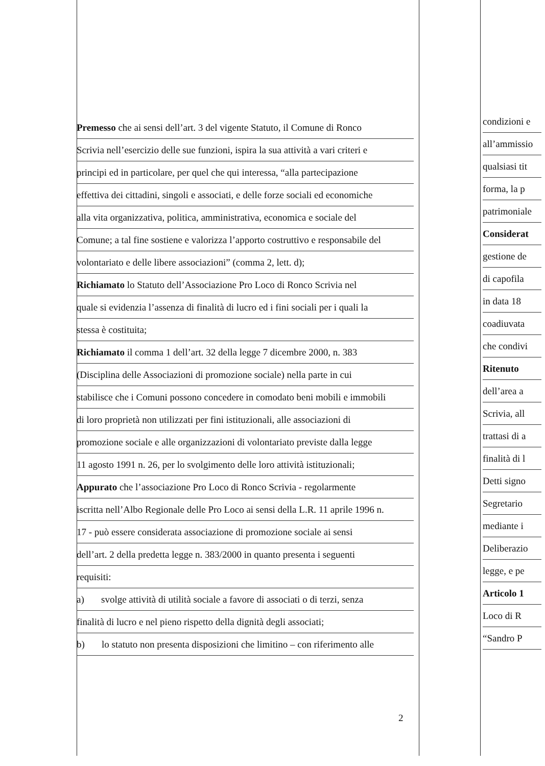Premesso che ai sensi dell’art. 3 del vigente Statuto, il Comune di Ronco
Scrivia nell’esercizio delle sue funzioni, ispira la sua attività a vari criteri e
principi ed in particolare, per quel che qui interessa, “alla partecipazione
effettiva dei cittadini, singoli e associati, e delle forze sociali ed economiche
alla vita organizzativa, politica, amministrativa, economica e sociale del
Comune; a tal fine sostiene e valorizza l’apporto costruttivo e responsabile del
volontariato e delle libere associazioni” (comma 2, lett. d);
Richiamato lo Statuto dell’Associazione Pro Loco di Ronco Scrivia nel
quale si evidenzia l’assenza di finalità di lucro ed i fini sociali per i quali la
stessa è costituita;
Richiamato il comma 1 dell’art. 32 della legge 7 dicembre 2000, n. 383
(Disciplina delle Associazioni di promozione sociale) nella parte in cui
stabilisce che i Comuni possono concedere in comodato beni mobili e immobili
di loro proprietà non utilizzati per fini istituzionali, alle associazioni di
promozione sociale e alle organizzazioni di volontariato previste dalla legge
11 agosto 1991 n. 26, per lo svolgimento delle loro attività istituzionali;
Appurato che l’associazione Pro Loco di Ronco Scrivia - regolarmente
iscritta nell’Albo Regionale delle Pro Loco ai sensi della L.R. 11 aprile 1996 n.
17 - può essere considerata associazione di promozione sociale ai sensi
dell’art. 2 della predetta legge n. 383/2000 in quanto presenta i seguenti
requisiti:
a) svolge attività di utilità sociale a favore di associati o di terzi, senza
finalità di lucro e nel pieno rispetto della dignità degli associati;
b) lo statuto non presenta disposizioni che limitino – con riferimento alle
condizioni e
all’ammissio
qualsiasi tit
forma, la p
patrimoniale
Considerat
gestione de
di capofila
in data 18
coadiuvata
che condivi
Ritenuto
dell’area a
Scrivia, all
trattasi di a
finalità di l
Detti signo
Segretario
mediante i
Deliberazio
legge, e pe
Articolo 1
Loco di R
“Sandro P
2